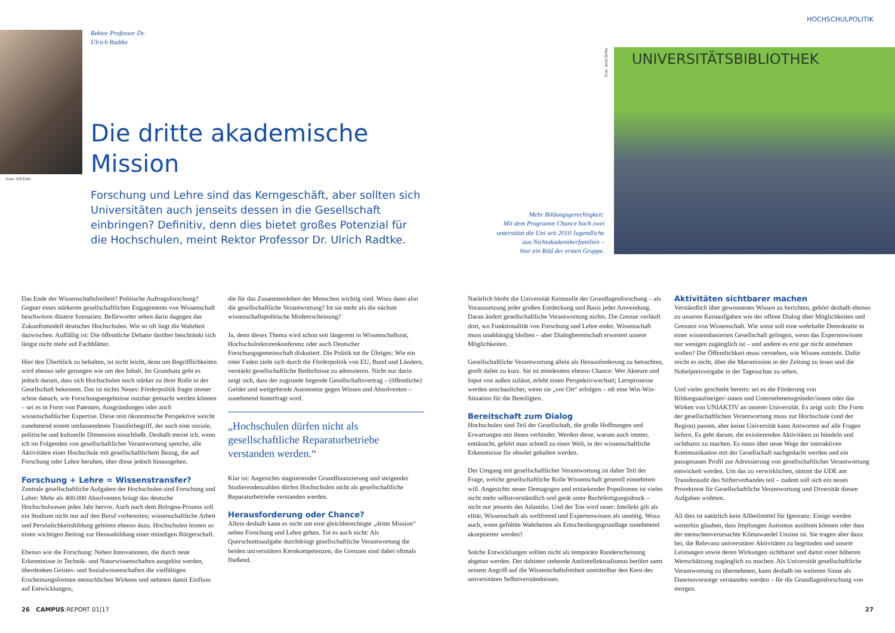HOCHSCHULPOLITIK
Foto: Till Eitel
Rektor Professor Dr.
Ulrich Radtke
Die dritte akademische
Mission
Forschung und Lehre sind das Kerngeschäft, aber sollten sich Universitäten auch jenseits dessen in die Gesellschaft einbringen? Definitiv, denn dies bietet großes Potenzial für die Hochschulen, meint Rektor Professor Dr. Ulrich Radtke.
Foto: Arnd Drifte
UNIVERSITÄTSBIBLIOTHEK
Mehr Bildungsgerechtigkeit:
Mit dem Programm Chance hoch zwei
unterstützt die Uni seit 2010 Jugendliche
aus Nichtakademikerfamilien –
hier ein Bild der ersten Gruppe.
Das Ende der Wissenschaftsfreiheit? Politische Auftragsforschung? Gegner eines stärkeren gesellschaftlichen Engagements von Wissenschaft beschwören düstere Szenarien. Befürworter sehen darin dagegen das Zukunftsmodell deutscher Hochschulen. Wie so oft liegt die Wahrheit dazwischen. Auffällig ist: Die öffentliche Debatte darüber beschränkt sich längst nicht mehr auf Fachblätter.
Hier den Überblick zu behalten, ist nicht leicht, denn um Begrifflichkeiten wird ebenso sehr gerungen wie um den Inhalt. Im Grundsatz geht es jedoch darum, dass sich Hochschulen noch stärker zu ihrer Rolle in der Gesellschaft bekennen. Das ist nichts Neues: Förderpolitik fragte immer schon danach, wie Forschungsergebnisse nutzbar gemacht werden können – sei es in Form von Patenten, Ausgründungen oder auch wissenschaftlicher Expertise. Diese rein ökonomische Perspektive weicht zunehmend einem umfassenderen Transferbegriff, der auch eine soziale, politische und kulturelle Dimension einschließt. Deshalb meine ich, wenn ich im Folgenden von gesellschaftlicher Verantwortung spreche, alle Aktivitäten einer Hochschule mit gesellschaftlichem Bezug, die auf Forschung oder Lehre beruhen, über diese jedoch hinausgehen.
Forschung + Lehre = Wissenstransfer?
Zentrale gesellschaftliche Aufgaben der Hochschulen sind Forschung und Lehre: Mehr als 400.000 Absolventen bringt das deutsche Hochschulwesen jedes Jahr hervor. Auch nach dem Bologna-Prozess soll ein Studium nicht nur auf den Beruf vorbereiten; wissenschaftliche Arbeit und Persönlichkeitsbildung gehören ebenso dazu. Hochschulen leisten so einen wichtigen Beitrag zur Herausbildung einer mündigen Bürgerschaft.
Ebenso wie die Forschung: Neben Innovationen, die durch neue Erkenntnisse in Technik- und Naturwissenschaften ausgelöst werden, überdenken Geistes- und Sozialwissenschaften die vielfältigen Erscheinungsformen menschlichen Wirkens und nehmen damit Einfluss auf Entwicklungen,
die für das Zusammenleben der Menschen wichtig sind. Wozu dann also die gesellschaftliche Verantwortung? Ist sie mehr als die nächste wissenschaftspolitische Modeerscheinung?
Ja, denn dieses Thema wird schon seit längerem in Wissenschaftsrat, Hochschulrektorenkonferenz oder auch Deutscher Forschungsgemeinschaft diskutiert. Die Politik tut ihr Übriges: Wie ein roter Faden zieht sich durch die Förderpolitik von EU, Bund und Ländern, verstärkt gesellschaftliche Bedürfnisse zu adressieren. Nicht nur darin zeigt sich, dass der zugrunde liegende Gesellschaftsvertrag – (öffentliche) Gelder und weitgehende Autonomie gegen Wissen und Absolventen – zunehmend hinterfragt wird.
„Hochschulen dürfen nicht als gesellschaftliche Reparaturbetriebe verstanden werden.“
Klar ist: Angesichts stagnierender Grundfinanzierung und steigender Studierendenzahlen dürfen Hochschulen nicht als gesellschaftliche Reparaturbetriebe verstanden werden.
Herausforderung oder Chance?
Allein deshalb kann es nicht um eine gleichberechtigte „dritte Mission“ neben Forschung und Lehre gehen. Tut es auch nicht: Als Querschnittsaufgabe durchdringt gesellschaftliche Verantwortung die beiden universitären Kernkompetenzen, die Grenzen sind dabei oftmals fließend.
Natürlich bleibt die Universität Keimzelle der Grundlagenforschung – als Voraussetzung jeder großen Entdeckung und Basis jeder Anwendung. Daran ändert gesellschaftliche Verantwortung nichts. Die Grenze verläuft dort, wo Funktionalität von Forschung und Lehre endet. Wissenschaft muss unabhängig bleiben – aber Dialogbereitschaft erweitert unsere Möglichkeiten.
Gesellschaftliche Verantwortung allein als Herausforderung zu betrachten, greift daher zu kurz. Sie ist mindestens ebenso Chance: Wer Akteure und Input von außen zulässt, erlebt einen Perspektivwechsel; Lernprozesse werden anschaulicher, wenn sie „vor Ort“ erfolgen – oft eine Win-Win-Situation für die Beteiligten.
Bereitschaft zum Dialog
Hochschulen sind Teil der Gesellschaft, die große Hoffnungen und Erwartungen mit ihnen verbindet. Werden diese, warum auch immer, enttäuscht, gehört man schnell zu einer Welt, in der wissenschaftliche Erkenntnisse für obsolet gehalten werden.
Der Umgang mit gesellschaftlicher Verantwortung ist daher Teil der Frage, welche gesellschaftliche Rolle Wissenschaft generell einnehmen will. Angesichts neuer Demagogen und erstarkender Populismen ist vieles nicht mehr selbstverständlich und gerät unter Rechtfertigungsdruck – nicht nur jenseits des Atlantiks. Und der Ton wird rauer: Intellekt gilt als elitär, Wissenschaft als weltfremd und Expertenwissen als unnötig. Wozu auch, wenn gefühlte Wahrheiten als Entscheidungsgrundlage zunehmend akzeptierter werden?
Solche Entwicklungen sollten nicht als temporäre Randerscheinung abgetan werden. Der dahinter stehende Antiintellektualismus berührt samt seinem Angriff auf die Wissenschaftsfreiheit unmittelbar den Kern des universitären Selbstverständnisses.
Aktivitäten sichtbarer machen
Verständlich über gewonnenes Wissen zu berichten, gehört deshalb ebenso zu unseren Kernaufgaben wie der offene Dialog über Möglichkeiten und Grenzen von Wissenschaft. Wie sonst soll eine wehrhafte Demokratie in einer wissensbasierten Gesellschaft gelingen, wenn das Expertenwissen nur wenigen zugänglich ist – und andere es erst gar nicht annehmen wollen? Die Öffentlichkeit muss verstehen, wie Wissen entsteht. Dafür reicht es nicht, über die Marsmission in der Zeitung zu lesen und die Nobelpreisvergabe in der Tagesschau zu sehen.
Und vieles geschieht bereits: sei es die Förderung von Bildungsaufsteiger/-innen und Unternehmensgründer/innen oder das Wirken von UNIAKTIV an unserer Universität. Es zeigt sich: Die Form der gesellschaftlichen Verantwortung muss zur Hochschule (und der Region) passen, aber keine Universität kann Antworten auf alle Fragen liefern. Es geht darum, die existierenden Aktivitäten zu bündeln und sichtbarer zu machen. Es muss über neue Wege der interaktiven Kommunikation mit der Gesellschaft nachgedacht werden und ein passgenaues Profil zur Adressierung von gesellschaftlicher Verantwortung entwickelt werden. Um das zu verwirklichen, nimmt die UDE am Transferaudit des Stifterverbandes teil – zudem soll sich ein neues Prorektorat für Gesellschaftliche Verantwortung und Diversität diesen Aufgaben widmen.
All dies ist natürlich kein Allheilmittel für Ignoranz: Einige werden weiterhin glauben, dass Impfungen Autismus auslösen können oder dass der menschenverursachte Klimawandel Unsinn ist. Sie tragen aber dazu bei, die Relevanz universitärer Aktivitäten zu begründen und unsere Leistungen sowie deren Wirkungen sichtbarer und damit einer höheren Wertschätzung zugänglich zu machen. Als Universität gesellschaftliche Verantwortung zu übernehmen, kann deshalb im weiteren Sinne als Daseinsvorsorge verstanden werden – für die Grundlagenforschung von morgen.
26 CAMPUS:REPORT 01|17 27